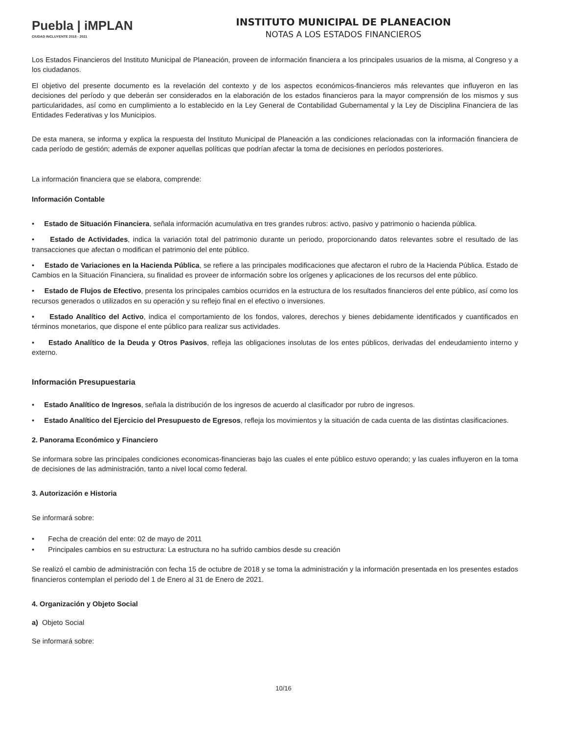Puebla | iMPLAN
CIUDAD INCLUYENTE 2018 - 2021
INSTITUTO MUNICIPAL DE PLANEACION
NOTAS A LOS ESTADOS FINANCIEROS
Los Estados Financieros del Instituto Municipal de Planeación, proveen de información financiera a los principales usuarios de la misma, al Congreso y a los ciudadanos.
El objetivo del presente documento es la revelación del contexto y de los aspectos económicos-financieros más relevantes que influyeron en las decisiones del período y que deberán ser considerados en la elaboración de los estados financieros para la mayor comprensión de los mismos y sus particularidades, así como en cumplimiento a lo establecido en la Ley General de Contabilidad Gubernamental y la Ley de Disciplina Financiera de las Entidades Federativas y los Municipios.
De esta manera, se informa y explica la respuesta del Instituto Municipal de Planeación a las condiciones relacionadas con la información financiera de cada período de gestión; además de exponer aquellas políticas que podrían afectar la toma de decisiones en períodos posteriores.
La información financiera que se elabora, comprende:
Información Contable
• Estado de Situación Financiera, señala información acumulativa en tres grandes rubros: activo, pasivo y patrimonio o hacienda pública.
• Estado de Actividades, indica la variación total del patrimonio durante un periodo, proporcionando datos relevantes sobre el resultado de las transacciones que afectan o modifican el patrimonio del ente público.
• Estado de Variaciones en la Hacienda Pública, se refiere a las principales modificaciones que afectaron el rubro de la Hacienda Pública. Estado de Cambios en la Situación Financiera, su finalidad es proveer de información sobre los orígenes y aplicaciones de los recursos del ente público.
• Estado de Flujos de Efectivo, presenta los principales cambios ocurridos en la estructura de los resultados financieros del ente público, así como los recursos generados o utilizados en su operación y su reflejo final en el efectivo o inversiones.
• Estado Analítico del Activo, indica el comportamiento de los fondos, valores, derechos y bienes debidamente identificados y cuantificados en términos monetarios, que dispone el ente público para realizar sus actividades.
• Estado Analítico de la Deuda y Otros Pasivos, refleja las obligaciones insolutas de los entes públicos, derivadas del endeudamiento interno y externo.
Información Presupuestaria
• Estado Analítico de Ingresos, señala la distribución de los ingresos de acuerdo al clasificador por rubro de ingresos.
• Estado Analítico del Ejercicio del Presupuesto de Egresos, refleja los movimientos y la situación de cada cuenta de las distintas clasificaciones.
2. Panorama Económico y Financiero
Se informara sobre las principales condiciones economicas-financieras bajo las cuales el ente público estuvo operando; y las cuales influyeron en la toma de decisiones de las administración, tanto a nivel local como federal.
3. Autorización e Historia
Se informará sobre:
• Fecha de creación del ente: 02 de mayo de 2011
• Principales cambios en su estructura: La estructura no ha sufrido cambios desde su creación
Se realizó el cambio de administración con fecha 15 de octubre de 2018 y se toma la administración y la información presentada en los presentes estados financieros contemplan el periodo del 1 de Enero al 31 de Enero de 2021.
4. Organización y Objeto Social
a) Objeto Social
Se informará sobre:
10/16